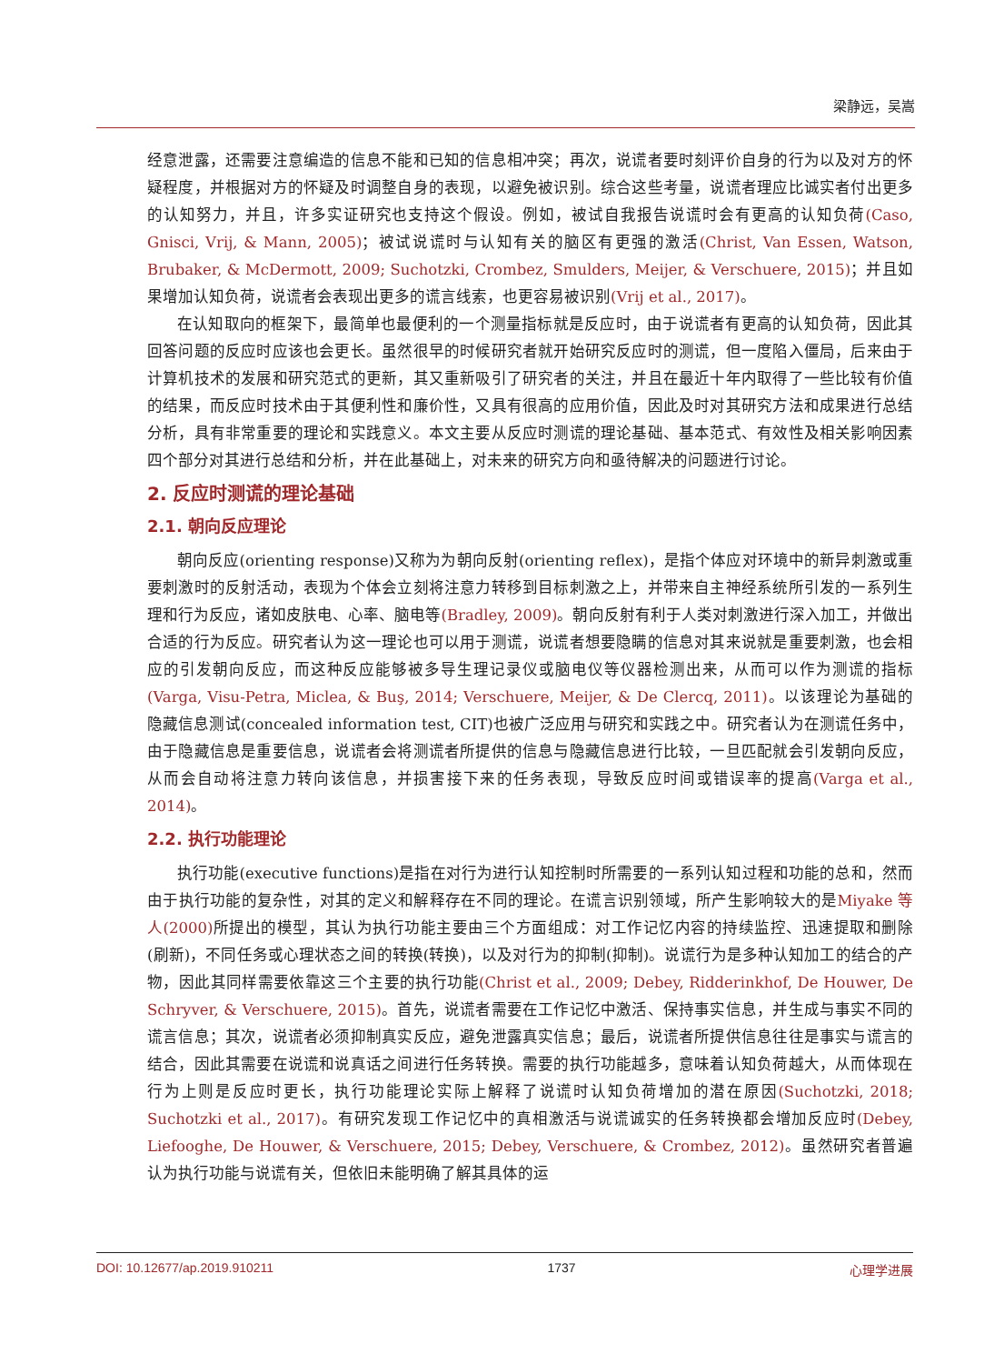梁静远，吴嵩
经意泄露，还需要注意编造的信息不能和已知的信息相冲突；再次，说谎者要时刻评价自身的行为以及对方的怀疑程度，并根据对方的怀疑及时调整自身的表现，以避免被识别。综合这些考量，说谎者理应比诚实者付出更多的认知努力，并且，许多实证研究也支持这个假设。例如，被试自我报告说谎时会有更高的认知负荷(Caso, Gnisci, Vrij, & Mann, 2005)；被试说谎时与认知有关的脑区有更强的激活(Christ, Van Essen, Watson, Brubaker, & McDermott, 2009; Suchotzki, Crombez, Smulders, Meijer, & Verschuere, 2015)；并且如果增加认知负荷，说谎者会表现出更多的谎言线索，也更容易被识别(Vrij et al., 2017)。
在认知取向的框架下，最简单也最便利的一个测量指标就是反应时，由于说谎者有更高的认知负荷，因此其回答问题的反应时应该也会更长。虽然很早的时候研究者就开始研究反应时的测谎，但一度陷入僵局，后来由于计算机技术的发展和研究范式的更新，其又重新吸引了研究者的关注，并且在最近十年内取得了一些比较有价值的结果，而反应时技术由于其便利性和廉价性，又具有很高的应用价值，因此及时对其研究方法和成果进行总结分析，具有非常重要的理论和实践意义。本文主要从反应时测谎的理论基础、基本范式、有效性及相关影响因素四个部分对其进行总结和分析，并在此基础上，对未来的研究方向和亟待解决的问题进行讨论。
2. 反应时测谎的理论基础
2.1. 朝向反应理论
朝向反应(orienting response)又称为为朝向反射(orienting reflex)，是指个体应对环境中的新异刺激或重要刺激时的反射活动，表现为个体会立刻将注意力转移到目标刺激之上，并带来自主神经系统所引发的一系列生理和行为反应，诸如皮肤电、心率、脑电等(Bradley, 2009)。朝向反射有利于人类对刺激进行深入加工，并做出合适的行为反应。研究者认为这一理论也可以用于测谎，说谎者想要隐瞒的信息对其来说就是重要刺激，也会相应的引发朝向反应，而这种反应能够被多导生理记录仪或脑电仪等仪器检测出来，从而可以作为测谎的指标(Varga, Visu-Petra, Miclea, & Buş, 2014; Verschuere, Meijer, & De Clercq, 2011)。以该理论为基础的隐藏信息测试(concealed information test, CIT)也被广泛应用与研究和实践之中。研究者认为在测谎任务中，由于隐藏信息是重要信息，说谎者会将测谎者所提供的信息与隐藏信息进行比较，一旦匹配就会引发朝向反应，从而会自动将注意力转向该信息，并损害接下来的任务表现，导致反应时间或错误率的提高(Varga et al., 2014)。
2.2. 执行功能理论
执行功能(executive functions)是指在对行为进行认知控制时所需要的一系列认知过程和功能的总和，然而由于执行功能的复杂性，对其的定义和解释存在不同的理论。在谎言识别领域，所产生影响较大的是Miyake 等人(2000) 所提出的模型，其认为执行功能主要由三个方面组成：对工作记忆内容的持续监控、迅速提取和删除(刷新)，不同任务或心理状态之间的转换(转换)，以及对行为的抑制(抑制)。说谎行为是多种认知加工的结合的产物，因此其同样需要依靠这三个主要的执行功能(Christ et al., 2009; Debey, Ridderinkhof, De Houwer, De Schryver, & Verschuere, 2015)。首先，说谎者需要在工作记忆中激活、保持事实信息，并生成与事实不同的谎言信息；其次，说谎者必须抑制真实反应，避免泄露真实信息；最后，说谎者所提供信息往往是事实与谎言的结合，因此其需要在说谎和说真话之间进行任务转换。需要的执行功能越多，意味着认知负荷越大，从而体现在行为上则是反应时更长，执行功能理论实际上解释了说谎时认知负荷增加的潜在原因(Suchotzki, 2018; Suchotzki et al., 2017)。有研究发现工作记忆中的真相激活与说谎诚实的任务转换都会增加反应时(Debey, Liefooghe, De Houwer, & Verschuere, 2015; Debey, Verschuere, & Crombez, 2012)。虽然研究者普遍认为执行功能与说谎有关，但依旧未能明确了解其具体的运
DOI: 10.12677/ap.2019.910211 1737 心理学进展